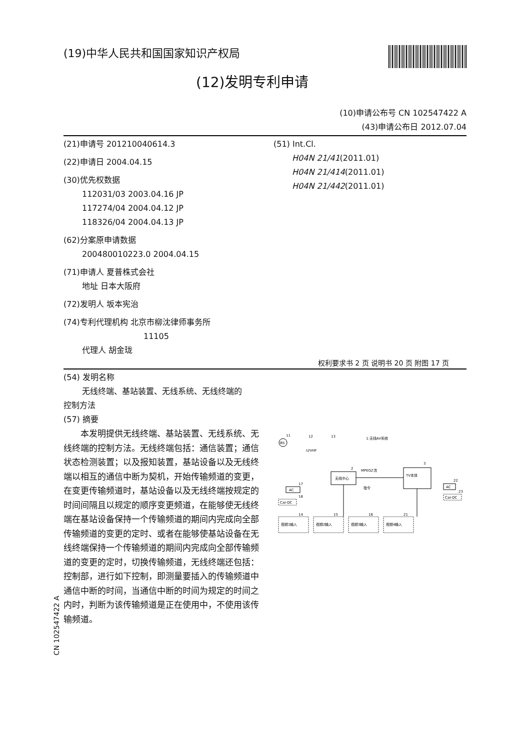(19)中华人民共和国国家知识产权局
(12)发明专利申请
(10)申请公布号 CN 102547422 A
(43)申请公布日 2012.07.04
(21)申请号 201210040614.3
(22)申请日 2004.04.15
(30)优先权数据
112031/03 2003.04.16 JP
117274/04 2004.04.12 JP
118326/04 2004.04.13 JP
(62)分案原申请数据
200480010223.0 2004.04.15
(71)申请人 夏普株式会社
地址 日本大阪府
(72)发明人 坂本宪治
(74)专利代理机构 北京市柳沈律师事务所
11105
代理人 胡金珑
(51) Int.Cl.
H04N 21/41(2011.01)
H04N 21/414(2011.01)
H04N 21/442(2011.01)
权利要求书 2 页 说明书 20 页 附图 17 页
(54) 发明名称
无线终端、基站装置、无线系统、无线终端的
控制方法
(57) 摘要
　　本发明提供无线终端、基站装置、无线系统、无线终端的控制方法。无线终端包括：通信装置；通信状态检测装置；以及报知装置，基站设备以及无线终端以相互的通信中断为契机，开始传输频道的变更，在变更传输频道时，基站设备以及无线终端按规定的时间间隔且以规定的顺序变更频道，在能够使无线终端在基站设备保持一个传输频道的期间内完成向全部传输频道的变更的定时、或者在能够使基站设备在无线终端保持一个传输频道的期间内完成向全部传输频道的变更的定时，切换传输频道，无线终端还包括：控制部，进行如下控制，即测量要插入的传输频道中通信中断的时间，当通信中断的时间为规定的时间之内时，判断为该传输频道是正在使用中，不使用该传输频道。
BS
11
12
13
U/VHF
1:无线AV系统
无线中心
2
MPEG2流
指令
TV本体
3
AC
17
Car-DC
18
AC
22
Car-DC
23
视频1输入
视频2输入
视频3输入
视频4输入
14
15
16
21
CN 102547422 A